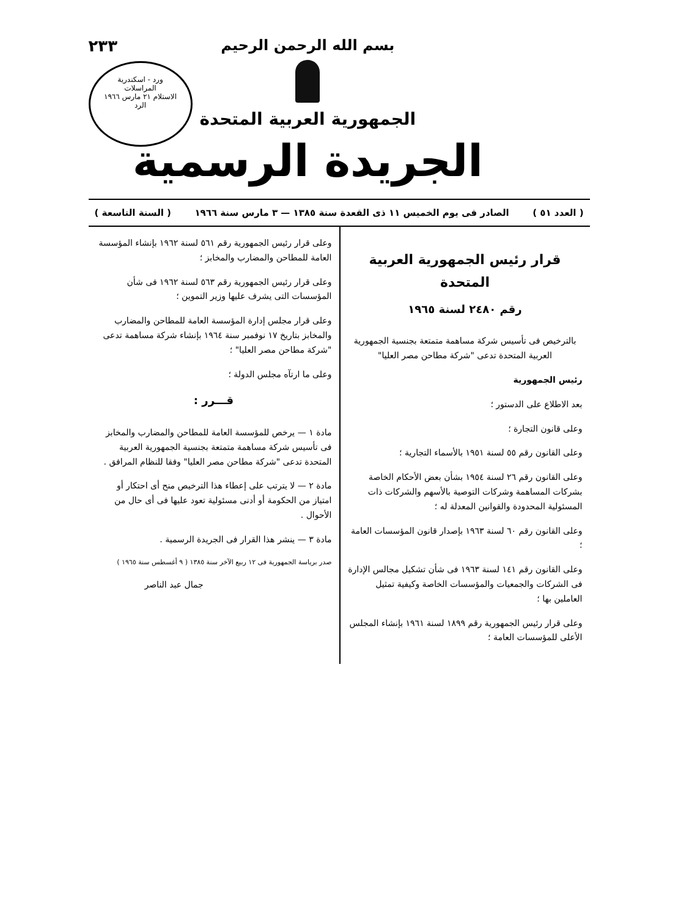ورد - اسكندرية
المراسلات
الاستلام ٢١ مارس ١٩٦٦
الرد
بسم الله الرحمن الرحيم
الجمهورية العربية المتحدة
الجريدة الرسمية
٢٣٣
( العدد ٥١ ) الصادر فى يوم الخميس ١١ ذى القعدة سنة ١٣٨٥ — ٣ مارس سنة ١٩٦٦ ( السنة التاسعة )
قرار رئيس الجمهورية العربية المتحدة
رقم ٢٤٨٠ لسنة ١٩٦٥
بالترخيص فى تأسيس شركة مساهمة متمتعة بجنسية الجمهورية العربية المتحدة تدعى "شركة مطاحن مصر العليا"
رئيس الجمهورية
بعد الاطلاع على الدستور ؛
وعلى قانون التجارة ؛
وعلى القانون رقم ٥٥ لسنة ١٩٥١ بالأسماء التجارية ؛
وعلى القانون رقم ٢٦ لسنة ١٩٥٤ بشأن بعض الأحكام الخاصة بشركات المساهمة وشركات التوصية بالأسهم والشركات ذات المسئولية المحدودة والقوانين المعدلة له ؛
وعلى القانون رقم ٦٠ لسنة ١٩٦٣ بإصدار قانون المؤسسات العامة ؛
وعلى القانون رقم ١٤١ لسنة ١٩٦٣ فى شأن تشكيل مجالس الإدارة فى الشركات والجمعيات والمؤسسات الخاصة وكيفية تمثيل العاملين بها ؛
وعلى قرار رئيس الجمهورية رقم ١٨٩٩ لسنة ١٩٦١ بإنشاء المجلس الأعلى للمؤسسات العامة ؛
وعلى قرار رئيس الجمهورية رقم ٥٦١ لسنة ١٩٦٢ بإنشاء المؤسسة العامة للمطاحن والمضارب والمخابز ؛
وعلى قرار رئيس الجمهورية رقم ٥٦٣ لسنة ١٩٦٢ فى شأن المؤسسات التى يشرف عليها وزير التموين ؛
وعلى قرار مجلس إدارة المؤسسة العامة للمطاحن والمضارب والمخابز بتاريخ ١٧ نوفمبر سنة ١٩٦٤ بإنشاء شركة مساهمة تدعى "شركة مطاحن مصر العليا" ؛
وعلى ما ارتآه مجلس الدولة ؛
قـــرر :
مادة ١ — يرخص للمؤسسة العامة للمطاحن والمضارب والمخابز فى تأسيس شركة مساهمة متمتعة بجنسية الجمهورية العربية المتحدة تدعى "شركة مطاحن مصر العليا" وفقا للنظام المرافق .
مادة ٢ — لا يترتب على إعطاء هذا الترخيص منح أى احتكار أو امتياز من الحكومة أو أدنى مسئولية تعود عليها فى أى حال من الأحوال .
مادة ٣ — ينشر هذا القرار فى الجريدة الرسمية .
صدر برياسة الجمهورية فى ١٢ ربيع الآخر سنة ١٣٨٥ ( ٩ أغسطس سنة ١٩٦٥ )
جمال عبد الناصر